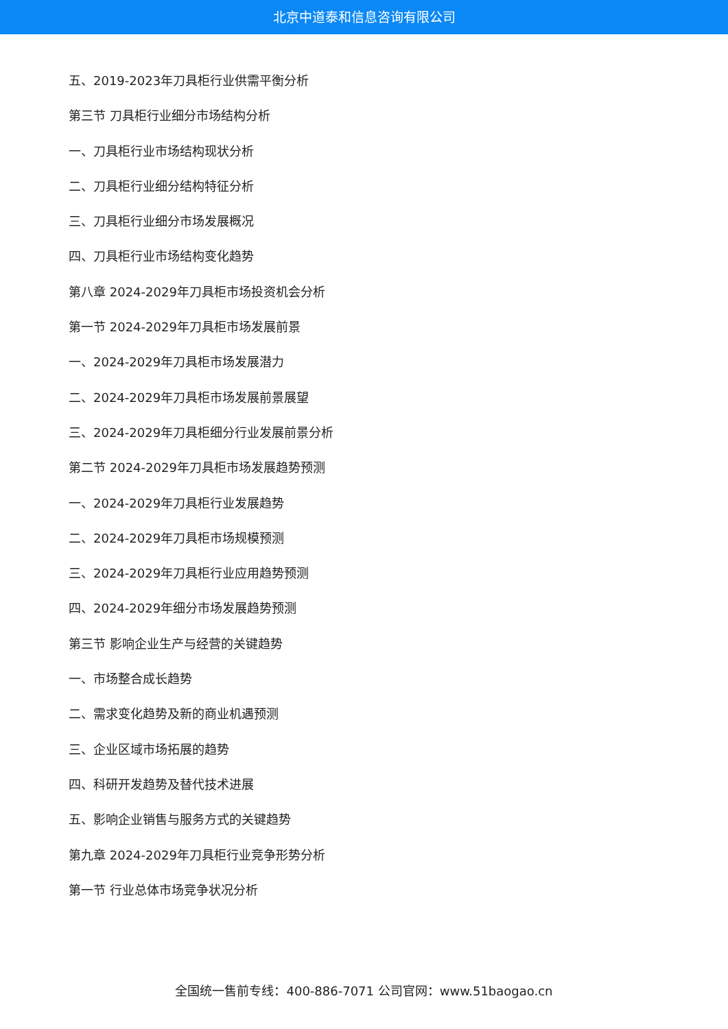北京中道泰和信息咨询有限公司
五、2019-2023年刀具柜行业供需平衡分析
第三节 刀具柜行业细分市场结构分析
一、刀具柜行业市场结构现状分析
二、刀具柜行业细分结构特征分析
三、刀具柜行业细分市场发展概况
四、刀具柜行业市场结构变化趋势
第八章 2024-2029年刀具柜市场投资机会分析
第一节 2024-2029年刀具柜市场发展前景
一、2024-2029年刀具柜市场发展潜力
二、2024-2029年刀具柜市场发展前景展望
三、2024-2029年刀具柜细分行业发展前景分析
第二节 2024-2029年刀具柜市场发展趋势预测
一、2024-2029年刀具柜行业发展趋势
二、2024-2029年刀具柜市场规模预测
三、2024-2029年刀具柜行业应用趋势预测
四、2024-2029年细分市场发展趋势预测
第三节 影响企业生产与经营的关键趋势
一、市场整合成长趋势
二、需求变化趋势及新的商业机遇预测
三、企业区域市场拓展的趋势
四、科研开发趋势及替代技术进展
五、影响企业销售与服务方式的关键趋势
第九章 2024-2029年刀具柜行业竞争形势分析
第一节 行业总体市场竞争状况分析
全国统一售前专线：400-886-7071 公司官网：www.51baogao.cn